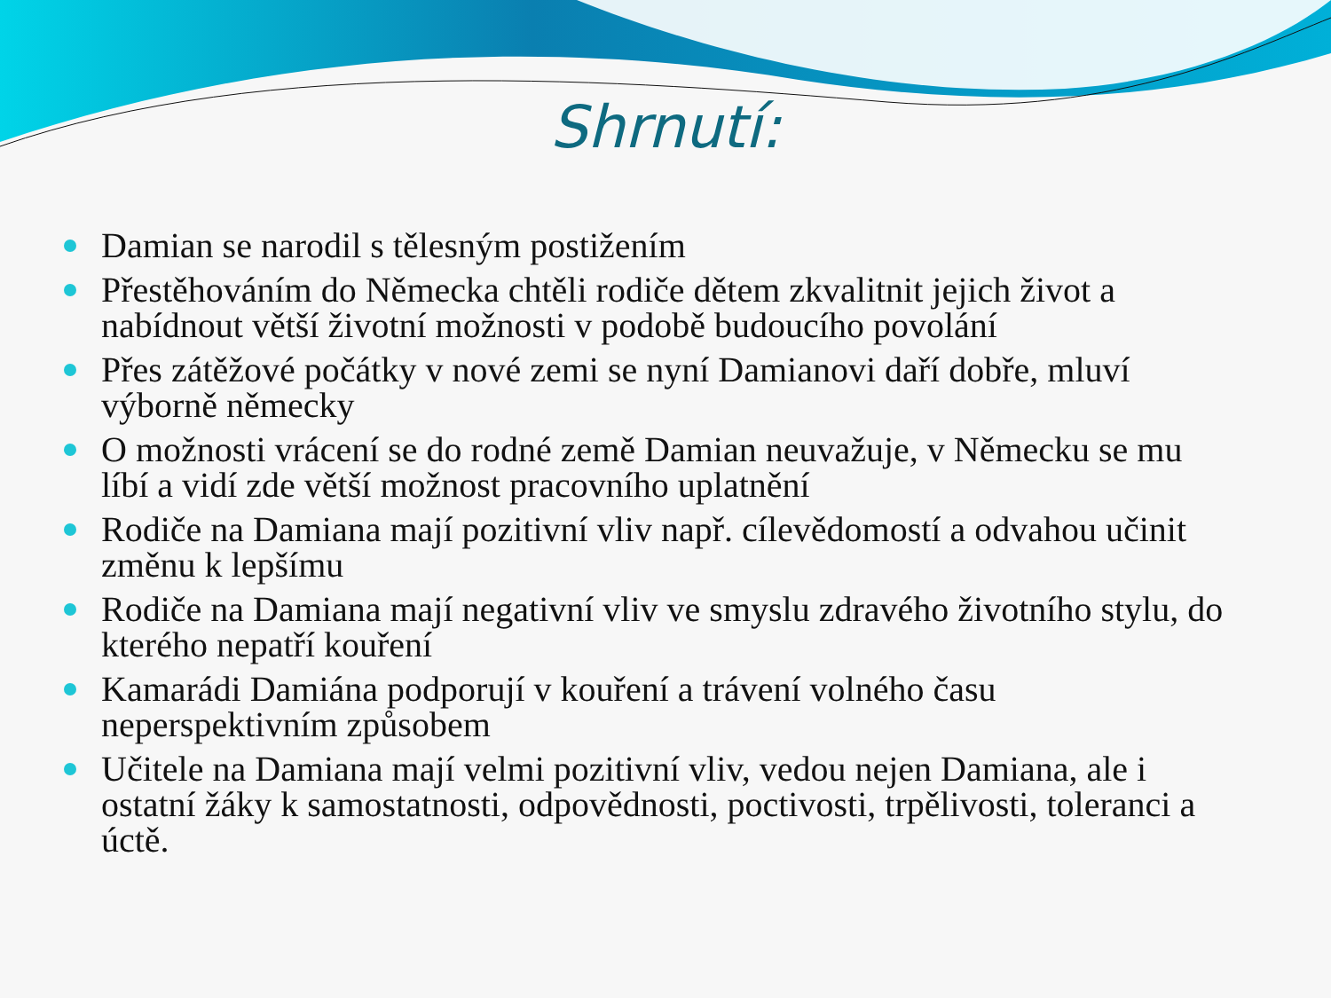Shrnutí:
Damian se narodil s tělesným postižením
Přestěhováním do Německa chtěli rodiče dětem zkvalitnit jejich život a nabídnout větší životní možnosti v podobě budoucího povolání
Přes zátěžové počátky v nové zemi se nyní Damianovi daří dobře, mluví výborně německy
O možnosti vrácení se do rodné země Damian neuvažuje, v Německu se mu líbí a vidí zde větší možnost pracovního uplatnění
Rodiče na Damiana mají pozitivní vliv např. cílevědomostí a odvahou učinit změnu k lepšímu
Rodiče na Damiana mají negativní vliv ve smyslu zdravého životního stylu, do kterého nepatří kouření
Kamarádi Damiána podporují v kouření a trávení volného času neperspektivním způsobem
Učitele na Damiana mají velmi pozitivní vliv, vedou nejen Damiana, ale i ostatní žáky k samostatnosti, odpovědnosti, poctivosti, trpělivosti, toleranci a úctě.